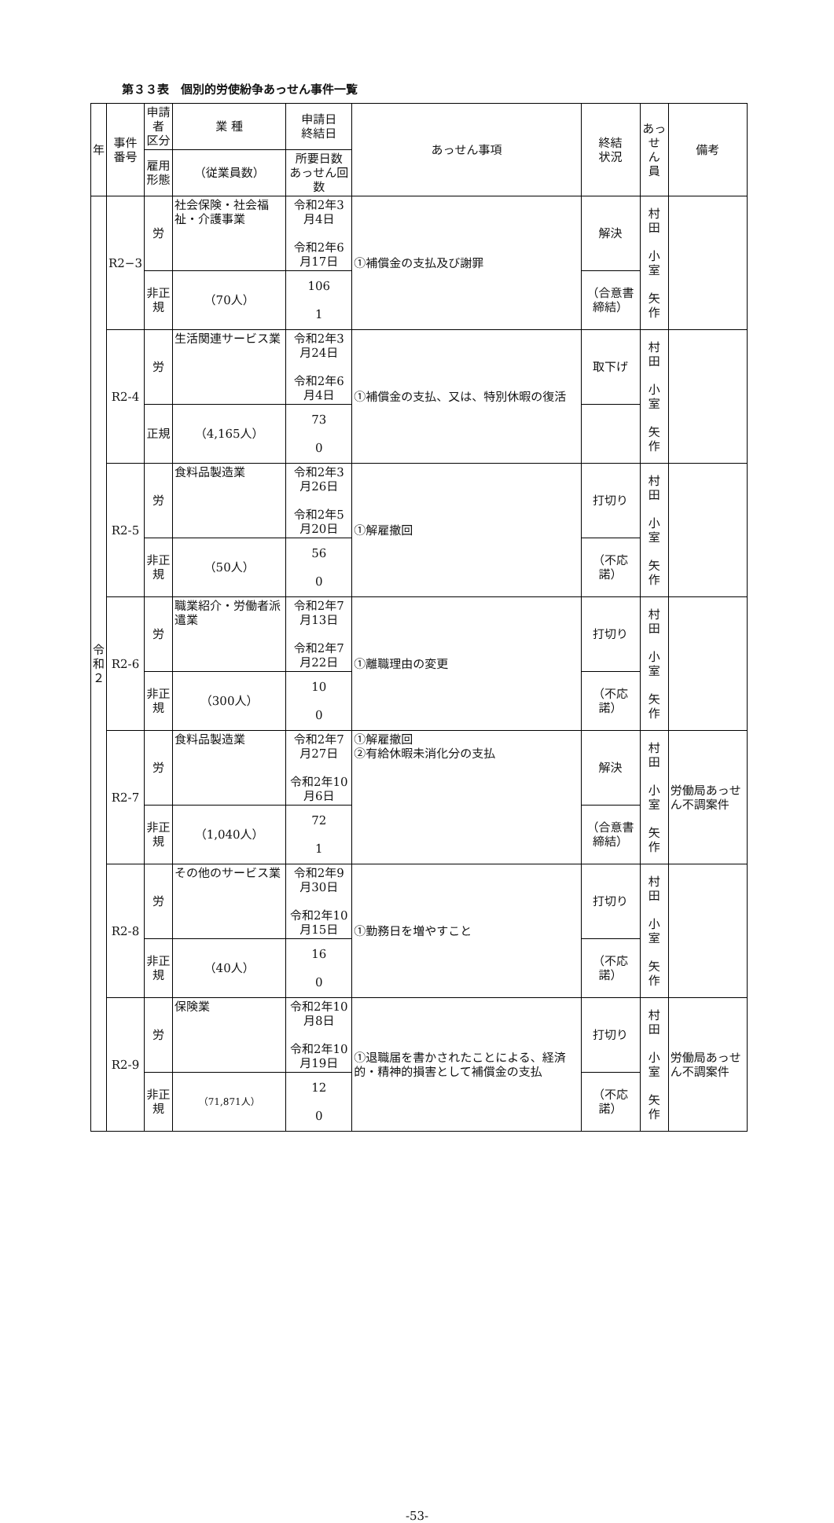第３３表　個別的労使紛争あっせん事件一覧
| 年 | 事件 番号 | 申請者 区分 | 業 種 | 申請日 終結日 | あっせん事項 | 終結 状況 | あっせ ん 員 | 備考 |
| --- | --- | --- | --- | --- | --- | --- | --- | --- |
| | | 雇用 形態 | （従業員数） | 所要日数 あっせん回数 | | | | |
| 令 和 ２ | R2−3 | 労 | 社会保険・社会福祉・介護事業 | 令和2年3月4日 令和2年6月17日 | ①補償金の支払及び謝罪 | 解決 | 村 田 小 室 矢 作 | |
| | | 非正規 | （70人） | 106 1 | | （合意書締結） | | |
| | R2-4 | 労 | 生活関連サービス業 | 令和2年3月24日 令和2年6月4日 | ①補償金の支払、又は、特別休暇の復活 | 取下げ | 村 田 小 室 矢 作 | |
| | | 正規 | （4,165人） | 73 0 | | | | |
| | R2-5 | 労 | 食料品製造業 | 令和2年3月26日 令和2年5月20日 | ①解雇撤回 | 打切り | 村 田 小 室 矢 作 | |
| | | 非正規 | （50人） | 56 0 | | （不応諾） | | |
| | R2-6 | 労 | 職業紹介・労働者派遣業 | 令和2年7月13日 令和2年7月22日 | ①離職理由の変更 | 打切り | 村 田 小 室 矢 作 | |
| | | 非正規 | （300人） | 10 0 | | （不応諾） | | |
| | R2-7 | 労 | 食料品製造業 | 令和2年7月27日 令和2年10月6日 | ①解雇撤回 ②有給休暇未消化分の支払 | 解決 | 村 田 小 室 矢 作 | 労働局あっせん不調案件 |
| | | 非正規 | （1,040人） | 72 1 | | （合意書締結） | | |
| | R2-8 | 労 | その他のサービス業 | 令和2年9月30日 令和2年10月15日 | ①勤務日を増やすこと | 打切り | 村 田 小 室 矢 作 | |
| | | 非正規 | （40人） | 16 0 | | （不応諾） | | |
| | R2-9 | 労 | 保険業 | 令和2年10月8日 令和2年10月19日 | ①退職届を書かされたことによる、経済的・精神的損害として補償金の支払 | 打切り | 村 田 小 室 矢 作 | 労働局あっせん不調案件 |
| | | 非正規 | （71,871人） | 12 0 | | （不応諾） | | |
-53-